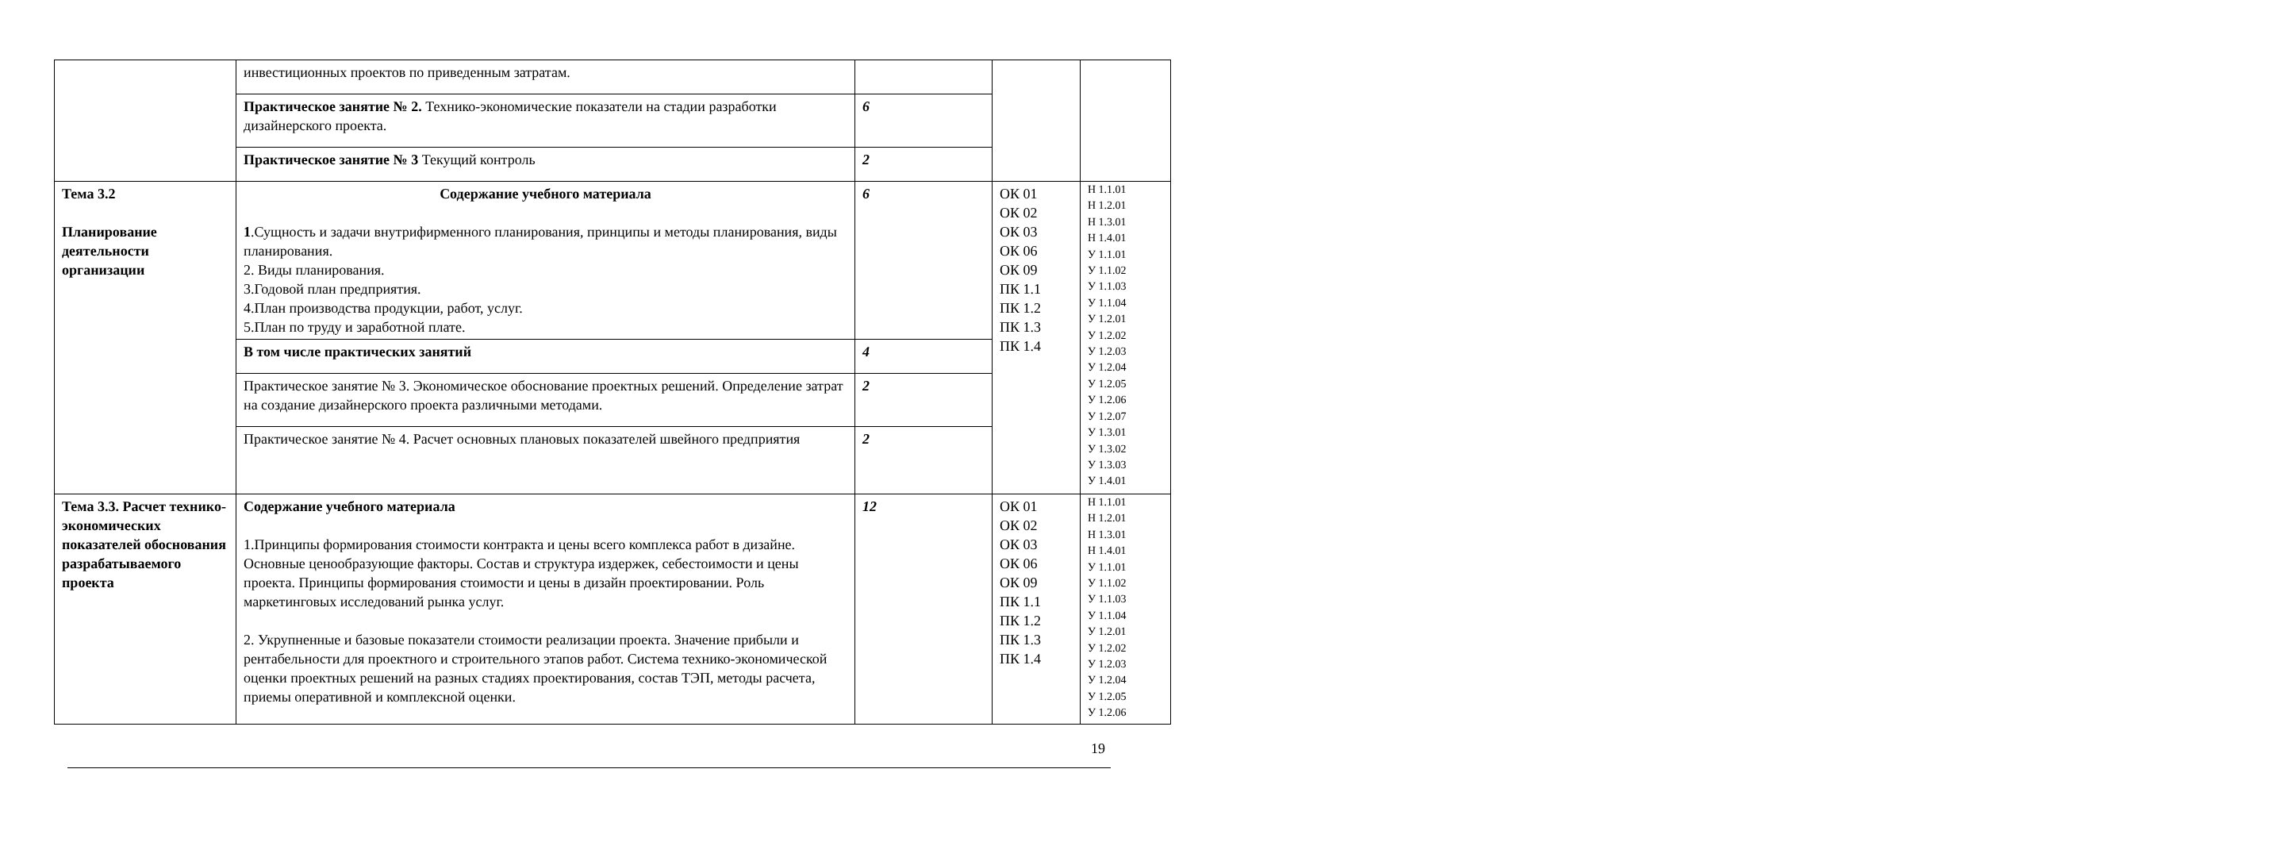| | инвестиционных проектов по приведенным затратам. | | | |
| | Практическое занятие № 2. Технико-экономические показатели на стадии разработки дизайнерского проекта. | 6 | | |
| | Практическое занятие № 3 Текущий контроль | 2 | | |
| Тема 3.2 Планирование деятельности организации | Содержание учебного материала 1 .Сущность и задачи внутрифирменного планирования, принципы и методы планирования, виды планирования. 2. Виды планирования. 3.Годовой план предприятия. 4.План производства продукции, работ, услуг. 5.План по труду и заработной плате. | 6 | ОК 01 ОК 02 ОК 03 ОК 06 ОК 09 ПК 1.1 ПК 1.2 ПК 1.3 ПК 1.4 | Н 1.1.01 Н 1.2.01 Н 1.3.01 Н 1.4.01 У 1.1.01 У 1.1.02 У 1.1.03 У 1.1.04 У 1.2.01 У 1.2.02 У 1.2.03 У 1.2.04 У 1.2.05 У 1.2.06 У 1.2.07 У 1.3.01 У 1.3.02 У 1.3.03 У 1.4.01 |
| | В том числе практических занятий | 4 | | |
| | Практическое занятие № 3. Экономическое обоснование проектных решений. Определение затрат на создание дизайнерского проекта различными методами. | 2 | | |
| | Практическое занятие № 4. Расчет основных плановых показателей швейного предприятия | 2 | | |
| Тема 3.3. Расчет технико-экономических показателей обоснования разрабатываемого проекта | Содержание учебного материала 1.Принципы формирования стоимости контракта и цены всего комплекса работ в дизайне. Основные ценообразующие факторы. Состав и структура издержек, себестоимости и цены проекта. Принципы формирования стоимости и цены в дизайн проектировании. Роль маркетинговых исследований рынка услуг. 2. Укрупненные и базовые показатели стоимости реализации проекта. Значение прибыли и рентабельности для проектного и строительного этапов работ. Система технико-экономической оценки проектных решений на разных стадиях проектирования, состав ТЭП, методы расчета, приемы оперативной и комплексной оценки. | 12 | ОК 01 ОК 02 ОК 03 ОК 06 ОК 09 ПК 1.1 ПК 1.2 ПК 1.3 ПК 1.4 | Н 1.1.01 Н 1.2.01 Н 1.3.01 Н 1.4.01 У 1.1.01 У 1.1.02 У 1.1.03 У 1.1.04 У 1.2.01 У 1.2.02 У 1.2.03 У 1.2.04 У 1.2.05 У 1.2.06 |
19